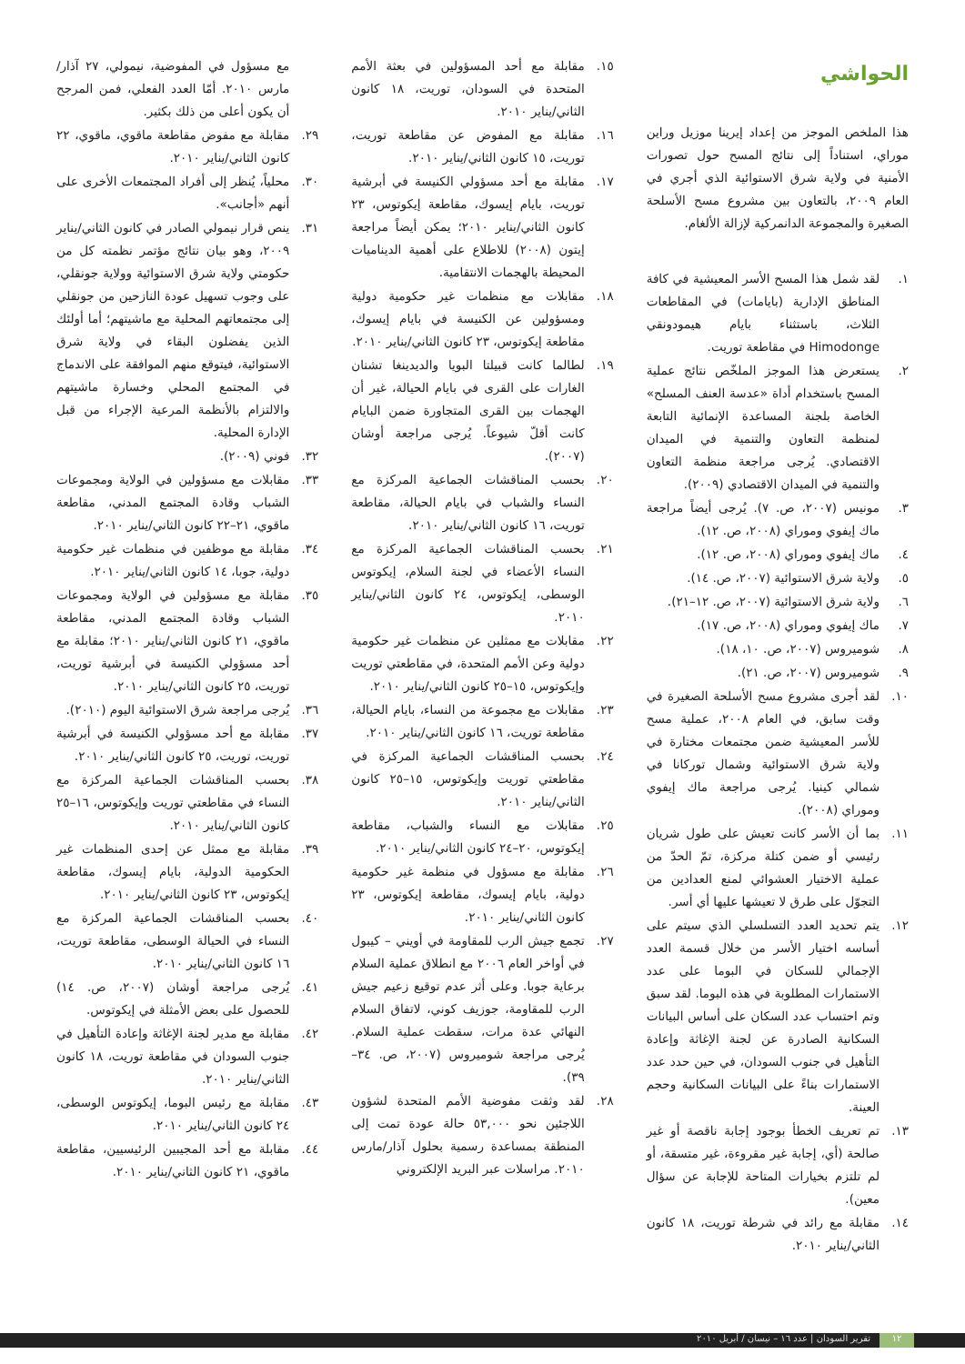الحواشي
هذا الملخص الموجز من إعداد إيرينا موزيل وراين موراي، استناداً إلى نتائج المسح حول تصورات الأمنية في ولاية شرق الاستوائية الذي أجري في العام ٢٠٠٩، بالتعاون بين مشروع مسح الأسلحة الصغيرة والمجموعة الدانمركية لإزالة الألغام.
١. لقد شمل هذا المسح الأسر المعيشية في كافة المناطق الإدارية (بايامات) في المقاطعات الثلاث، باستثناء بايام هيمودونقي Himodonge في مقاطعة توريت.
٢. يستعرض هذا الموجز الملخّص نتائج عملية المسح باستخدام أداة «عدسة العنف المسلح» الخاصة بلجنة المساعدة الإنمائية التابعة لمنظمة التعاون والتنمية في الميدان الاقتصادي. يُرجى مراجعة منظمة التعاون والتنمية في الميدان الاقتصادي (٢٠٠٩).
٣. مونيس (٢٠٠٧، ص. ٧). يُرجى أيضاً مراجعة ماك إيفوي وموراي (٢٠٠٨، ص. ١٢).
٤. ماك إيفوي وموراي (٢٠٠٨، ص. ١٢).
٥. ولاية شرق الاستوائية (٢٠٠٧، ص. ١٤).
٦. ولاية شرق الاستوائية (٢٠٠٧، ص. ١٢–٢١).
٧. ماك إيفوي وموراي (٢٠٠٨، ص. ١٧).
٨. شوميروس (٢٠٠٧، ص. ١٠، ١٨).
٩. شوميروس (٢٠٠٧، ص. ٢١).
١٠. لقد أجرى مشروع مسح الأسلحة الصغيرة في وقت سابق، في العام ٢٠٠٨، عملية مسح للأسر المعيشية ضمن مجتمعات مختارة في ولاية شرق الاستوائية وشمال توركانا في شمالي كينيا. يُرجى مراجعة ماك إيفوي وموراي (٢٠٠٨).
١١. بما أن الأسر كانت تعيش على طول شريان رئيسي أو ضمن كتلة مركزة، تمّ الحدّ من عملية الاختيار العشوائي لمنع العدادين من التجوّل على طرق لا تعيشها عليها أي أسر.
١٢. يتم تحديد العدد التسلسلي الذي سيتم على أساسه اختيار الأسر من خلال قسمة العدد الإجمالي للسكان في البوما على عدد الاستمارات المطلوبة في هذه البوما. لقد سبق وتم احتساب عدد السكان على أساس البيانات السكانية الصادرة عن لجنة الإغاثة وإعادة التأهيل في جنوب السودان، في حين حدد عدد الاستمارات بناءً على البيانات السكانية وحجم العينة.
١٣. تم تعريف الخطأ بوجود إجابة ناقصة أو غير صالحة (أي، إجابة غير مقروءة، غير متسقة، أو لم تلتزم بخيارات المتاحة للإجابة عن سؤال معين).
١٤. مقابلة مع رائد في شرطة توريت، ١٨ كانون الثاني/يناير ٢٠١٠.
١٥. مقابلة مع أحد المسؤولين في بعثة الأمم المتحدة في السودان، توريت، ١٨ كانون الثاني/يناير ٢٠١٠.
١٦. مقابلة مع المفوض عن مقاطعة توريت، توريت، ١٥ كانون الثاني/يناير ٢٠١٠.
١٧. مقابلة مع أحد مسؤولي الكنيسة في أبرشية توريت، بايام إيسوك، مقاطعة إيكوتوس، ٢٣ كانون الثاني/يناير ٢٠١٠؛ يمكن أيضاً مراجعة إيتون (٢٠٠٨) للاطلاع على أهمية الديناميات المحيطة بالهجمات الانتقامية.
١٨. مقابلات مع منظمات غير حكومية دولية ومسؤولين عن الكنيسة في بايام إيسوك، مقاطعة إيكوتوس، ٢٣ كانون الثاني/يناير ٢٠١٠.
١٩. لطالما كانت قبيلتا البويا والديدينغا تشنان الغارات على القرى في بايام الحيالة، غير أن الهجمات بين القرى المتجاورة ضمن البايام كانت أقلّ شيوعاً. يُرجى مراجعة أوشان (٢٠٠٧).
٢٠. بحسب المناقشات الجماعية المركزة مع النساء والشباب في بايام الحيالة، مقاطعة توريت، ١٦ كانون الثاني/يناير ٢٠١٠.
٢١. بحسب المناقشات الجماعية المركزة مع النساء الأعضاء في لجنة السلام، إيكوتوس الوسطى، إيكوتوس، ٢٤ كانون الثاني/يناير ٢٠١٠.
٢٢. مقابلات مع ممثلين عن منظمات غير حكومية دولية وعن الأمم المتحدة، في مقاطعتي توريت وإيكوتوس، ١٥–٢٥ كانون الثاني/يناير ٢٠١٠.
٢٣. مقابلات مع مجموعة من النساء، بايام الحيالة، مقاطعة توريت، ١٦ كانون الثاني/يناير ٢٠١٠.
٢٤. بحسب المناقشات الجماعية المركزة في مقاطعتي توريت وإيكوتوس، ١٥–٢٥ كانون الثاني/يناير ٢٠١٠.
٢٥. مقابلات مع النساء والشباب، مقاطعة إيكوتوس، ٢٠–٢٤ كانون الثاني/يناير ٢٠١٠.
٢٦. مقابلة مع مسؤول في منظمة غير حكومية دولية، بايام إيسوك، مقاطعة إيكوتوس، ٢٣ كانون الثاني/يناير ٢٠١٠.
٢٧. تجمع جيش الرب للمقاومة في أويني – كيبول في أواخر العام ٢٠٠٦ مع انطلاق عملية السلام برعاية جوبا. وعلى أثر عدم توقيع زعيم جيش الرب للمقاومة، جوزيف كوني، لاتفاق السلام النهائي عدة مرات، سقطت عملية السلام. يُرجى مراجعة شوميروس (٢٠٠٧، ص. ٣٤–٣٩).
٢٨. لقد وثقت مفوضية الأمم المتحدة لشؤون اللاجئين نحو ٥٣,٠٠٠ حالة عودة تمت إلى المنطقة بمساعدة رسمية بحلول آذار/مارس ٢٠١٠. مراسلات عبر البريد الإلكتروني
مع مسؤول في المفوضية، نيمولي، ٢٧ آذار/مارس ٢٠١٠. أمّا العدد الفعلي، فمن المرجح أن يكون أعلى من ذلك بكثير.
٢٩. مقابلة مع مفوض مقاطعة ماقوي، ماقوي، ٢٢ كانون الثاني/يناير ٢٠١٠.
٣٠. محلياً، يُنظر إلى أفراد المجتمعات الأخرى على أنهم «أجانب».
٣١. ينص قرار نيمولي الصادر في كانون الثاني/يناير ٢٠٠٩، وهو بيان نتائج مؤتمر نظمته كل من حكومتي ولاية شرق الاستوائية وولاية جونقلي، على وجوب تسهيل عودة النازحين من جونقلي إلى مجتمعاتهم المحلية مع ماشيتهم؛ أما أولئك الذين يفضلون البقاء في ولاية شرق الاستوائية، فيتوقع منهم الموافقة على الاندماج في المجتمع المحلي وخسارة ماشيتهم والالتزام بالأنظمة المرعية الإجراء من قبل الإدارة المحلية.
٣٢. فوني (٢٠٠٩).
٣٣. مقابلات مع مسؤولين في الولاية ومجموعات الشباب وقادة المجتمع المدني، مقاطعة ماقوي، ٢١–٢٢ كانون الثاني/يناير ٢٠١٠.
٣٤. مقابلة مع موظفين في منظمات غير حكومية دولية، جوبا، ١٤ كانون الثاني/يناير ٢٠١٠.
٣٥. مقابلة مع مسؤولين في الولاية ومجموعات الشباب وقادة المجتمع المدني، مقاطعة ماقوي، ٢١ كانون الثاني/يناير ٢٠١٠؛ مقابلة مع أحد مسؤولي الكنيسة في أبرشية توريت، توريت، ٢٥ كانون الثاني/يناير ٢٠١٠.
٣٦. يُرجى مراجعة شرق الاستوائية اليوم (٢٠١٠).
٣٧. مقابلة مع أحد مسؤولي الكنيسة في أبرشية توريت، توريت، ٢٥ كانون الثاني/يناير ٢٠١٠.
٣٨. بحسب المناقشات الجماعية المركزة مع النساء في مقاطعتي توريت وإيكوتوس، ١٦–٢٥ كانون الثاني/يناير ٢٠١٠.
٣٩. مقابلة مع ممثل عن إحدى المنظمات غير الحكومية الدولية، بايام إيسوك، مقاطعة إيكوتوس، ٢٣ كانون الثاني/يناير ٢٠١٠.
٤٠. بحسب المناقشات الجماعية المركزة مع النساء في الحيالة الوسطى، مقاطعة توريت، ١٦ كانون الثاني/يناير ٢٠١٠.
٤١. يُرجى مراجعة أوشان (٢٠٠٧، ص. ١٤) للحصول على بعض الأمثلة في إيكوتوس.
٤٢. مقابلة مع مدير لجنة الإغاثة وإعادة التأهيل في جنوب السودان في مقاطعة توريت، ١٨ كانون الثاني/يناير ٢٠١٠.
٤٣. مقابلة مع رئيس البوما، إيكوتوس الوسطى، ٢٤ كانون الثاني/يناير ٢٠١٠.
٤٤. مقابلة مع أحد المجيبين الرئيسيين، مقاطعة ماقوي، ٢١ كانون الثاني/يناير ٢٠١٠.
١٢ تقرير السودان | عدد ١٦ – نيسان / أبريل ٢٠١٠